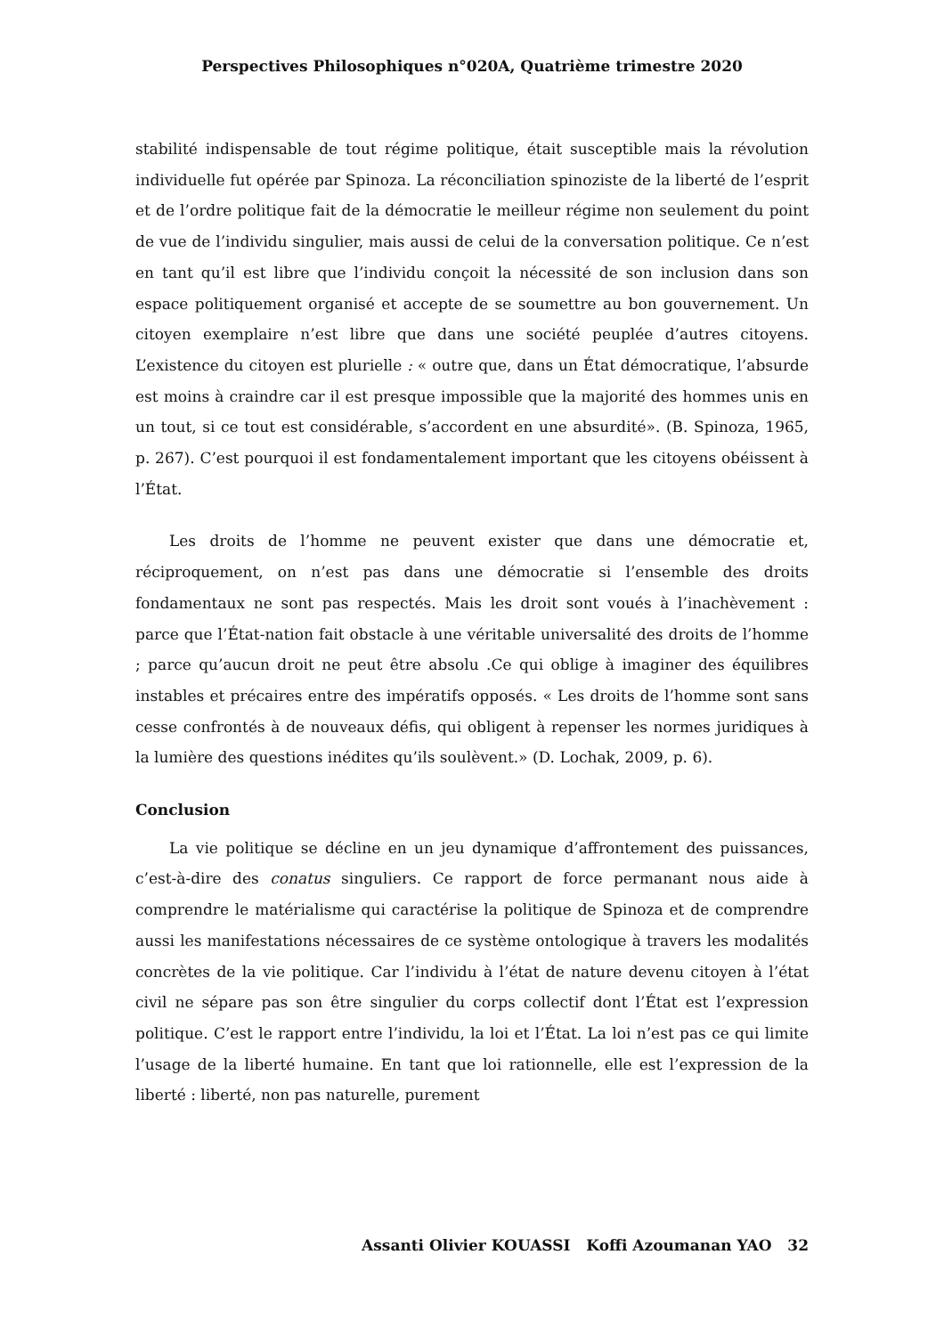Perspectives Philosophiques n°020A, Quatrième trimestre 2020
stabilité indispensable de tout régime politique, était susceptible mais la révolution individuelle fut opérée par Spinoza. La réconciliation spinoziste de la liberté de l’esprit et de l’ordre politique fait de la démocratie le meilleur régime non seulement du point de vue de l’individu singulier, mais aussi de celui de la conversation politique. Ce n’est en tant qu’il est libre que l’individu conçoit la nécessité de son inclusion dans son espace politiquement organisé et accepte de se soumettre au bon gouvernement. Un citoyen exemplaire n’est libre que dans une société peuplée d’autres citoyens. L’existence du citoyen est plurielle : « outre que, dans un État démocratique, l’absurde est moins à craindre car il est presque impossible que la majorité des hommes unis en un tout, si ce tout est considérable, s’accordent en une absurdité». (B. Spinoza, 1965, p. 267). C’est pourquoi il est fondamentalement important que les citoyens obéissent à l’État.
Les droits de l’homme ne peuvent exister que dans une démocratie et, réciproquement, on n’est pas dans une démocratie si l’ensemble des droits fondamentaux ne sont pas respectés. Mais les droit sont voués à l’inachèvement : parce que l’État-nation fait obstacle à une véritable universalité des droits de l’homme ; parce qu’aucun droit ne peut être absolu .Ce qui oblige à imaginer des équilibres instables et précaires entre des impératifs opposés. « Les droits de l’homme sont sans cesse confrontés à de nouveaux défis, qui obligent à repenser les normes juridiques à la lumière des questions inédites qu’ils soulèvent.» (D. Lochak, 2009, p. 6).
Conclusion
La vie politique se décline en un jeu dynamique d’affrontement des puissances, c’est-à-dire des conatus singuliers. Ce rapport de force permanant nous aide à comprendre le matérialisme qui caractérise la politique de Spinoza et de comprendre aussi les manifestations nécessaires de ce système ontologique à travers les modalités concrètes de la vie politique. Car l’individu à l’état de nature devenu citoyen à l’état civil ne sépare pas son être singulier du corps collectif dont l’État est l’expression politique. C’est le rapport entre l’individu, la loi et l’État. La loi n’est pas ce qui limite l’usage de la liberté humaine. En tant que loi rationnelle, elle est l’expression de la liberté : liberté, non pas naturelle, purement
Assanti Olivier KOUASSI Koffi Azoumanan YAO 32